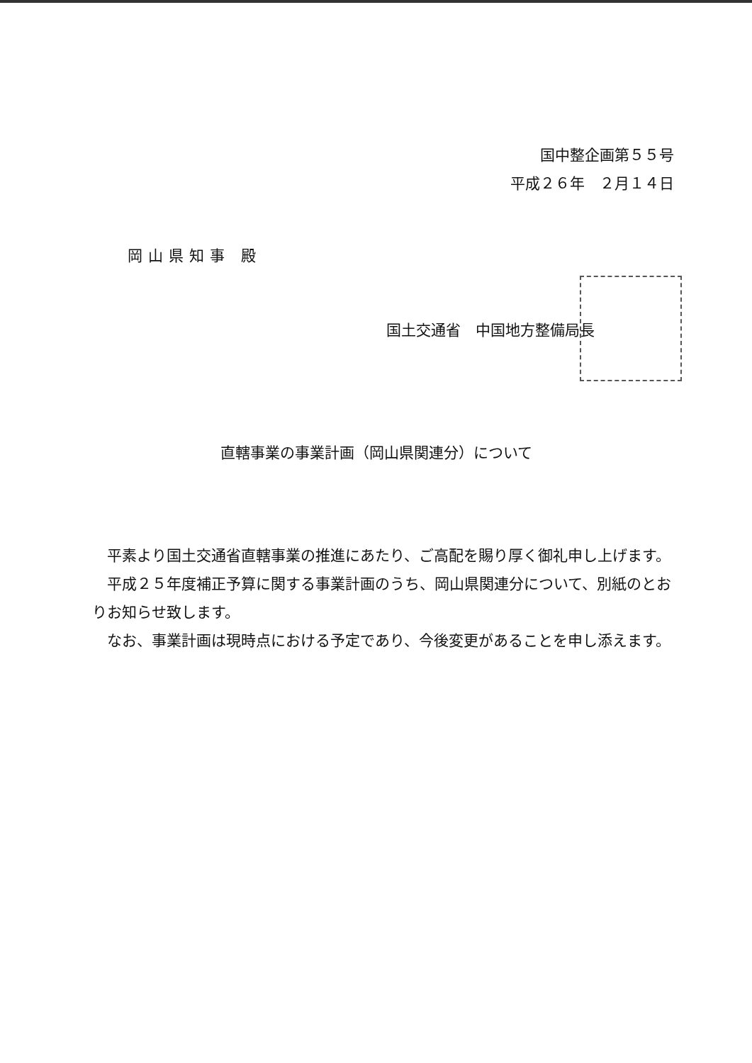国中整企画第５５号
平成２６年　２月１４日
岡山県知事 殿
国土交通省　中国地方整備局長
直轄事業の事業計画（岡山県関連分）について
平素より国土交通省直轄事業の推進にあたり、ご高配を賜り厚く御礼申し上げます。
平成２５年度補正予算に関する事業計画のうち、岡山県関連分について、別紙のとおりお知らせ致します。
なお、事業計画は現時点における予定であり、今後変更があることを申し添えます。